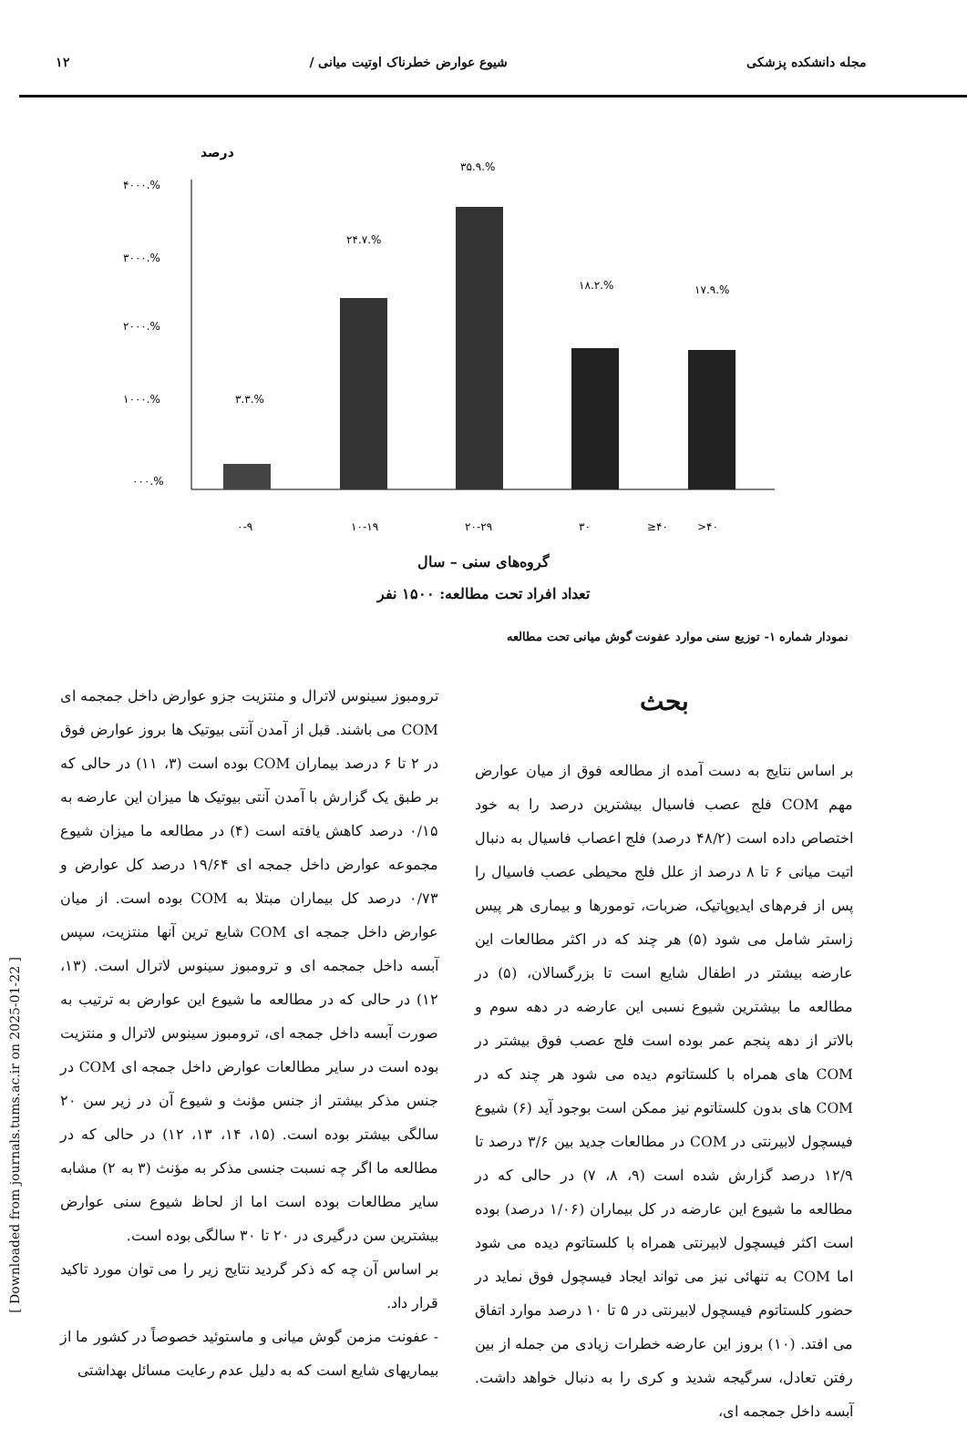مجله دانشکده پزشکی شیوع عوارض خطرناک اوتیت میانی / ۱۲
درصد
۴۰۰۰.%
۳۰۰۰.%
۲۰۰۰.%
۱۰۰۰.%
۰۰۰.%
۳.۳.%
۲۴.۷.%
۳۵.۹.%
۱۸.۲.%
۱۷.۹.%
۰-۹
۱۰-۱۹
۲۰-۲۹
۳۰
≥۴۰
>۴۰
گروه‌های سنی – سال
تعداد افراد تحت مطالعه: ۱۵۰۰ نفر
نمودار شماره ۱- توزیع سنی موارد عفونت گوش میانی تحت مطالعه
بحث
بر اساس نتایج به دست آمده از مطالعه فوق از میان عوارض مهم COM فلج عصب فاسیال بیشترین درصد را به خود اختصاص داده است (۴۸/۲ درصد) فلج اعصاب فاسیال به دنبال اتیت میانی ۶ تا ۸ درصد از علل فلج محیطی عصب فاسیال را پس از فرم‌های ایدیوپاتیک، ضربات، تومورها و بیماری هر پیس زاستر شامل می شود (۵) هر چند که در اکثر مطالعات این عارضه بیشتر در اطفال شایع است تا بزرگسالان، (۵) در مطالعه ما بیشترین شیوع نسبی این عارضه در دهه سوم و بالاتر از دهه پنجم عمر بوده است فلج عصب فوق بیشتر در COM های همراه با کلستاتوم دیده می شود هر چند که در COM های بدون کلستاتوم نیز ممکن است بوجود آید (۶) شیوع فیسچول لابیرنتی در COM در مطالعات جدید بین ۳/۶ درصد تا ۱۲/۹ درصد گزارش شده است (۹، ۸، ۷) در حالی که در مطالعه ما شیوع این عارضه در کل بیماران (۱/۰۶ درصد) بوده است اکثر فیسچول لابیرنتی همراه با کلستاتوم دیده می شود اما COM به تنهائی نیز می تواند ایجاد فیسچول فوق نماید در حضور کلستاتوم فیسچول لابیرنتی در ۵ تا ۱۰ درصد موارد اتفاق می افتد. (۱۰) بروز این عارضه خطرات زیادی من جمله از بین رفتن تعادل، سرگیجه شدید و کری را به دنبال خواهد داشت. آبسه داخل جمجمه ای،
ترومبوز سینوس لاترال و منتزیت جزو عوارض داخل جمجمه ای COM می باشند. قبل از آمدن آنتی بیوتیک ها بروز عوارض فوق در ۲ تا ۶ درصد بیماران COM بوده است (۳، ۱۱) در حالی که بر طبق یک گزارش با آمدن آنتی بیوتیک ها میزان این عارضه به ۰/۱۵ درصد کاهش یافته است (۴) در مطالعه ما میزان شیوع مجموعه عوارض داخل جمجه ای ۱۹/۶۴ درصد کل عوارض و ۰/۷۳ درصد کل بیماران مبتلا به COM بوده است. از میان عوارض داخل جمجه ای COM شایع ترین آنها منتزیت، سپس آبسه داخل جمجمه ای و ترومبوز سینوس لاترال است. (۱۳، ۱۲) در حالی که در مطالعه ما شیوع این عوارض به ترتیب به صورت آبسه داخل جمجه ای، ترومبوز سینوس لاترال و منتزیت بوده است در سایر مطالعات عوارض داخل جمجه ای COM در جنس مذکر بیشتر از جنس مؤنث و شیوع آن در زیر سن ۲۰ سالگی بیشتر بوده است. (۱۵، ۱۴، ۱۳، ۱۲) در حالی که در مطالعه ما اگر چه نسبت جنسی مذکر به مؤنث (۳ به ۲) مشابه سایر مطالعات بوده است اما از لحاظ شیوع سنی عوارض بیشترین سن درگیری در ۲۰ تا ۳۰ سالگی بوده است.
بر اساس آن چه که ذکر گردید نتایج زیر را می توان مورد تاکید قرار داد.
- عفونت مزمن گوش میانی و ماستوئید خصوصاً در کشور ما از بیماریهای شایع است که به دلیل عدم رعایت مسائل بهداشتی
[ Downloaded from journals.tums.ac.ir on 2025-01-22 ]